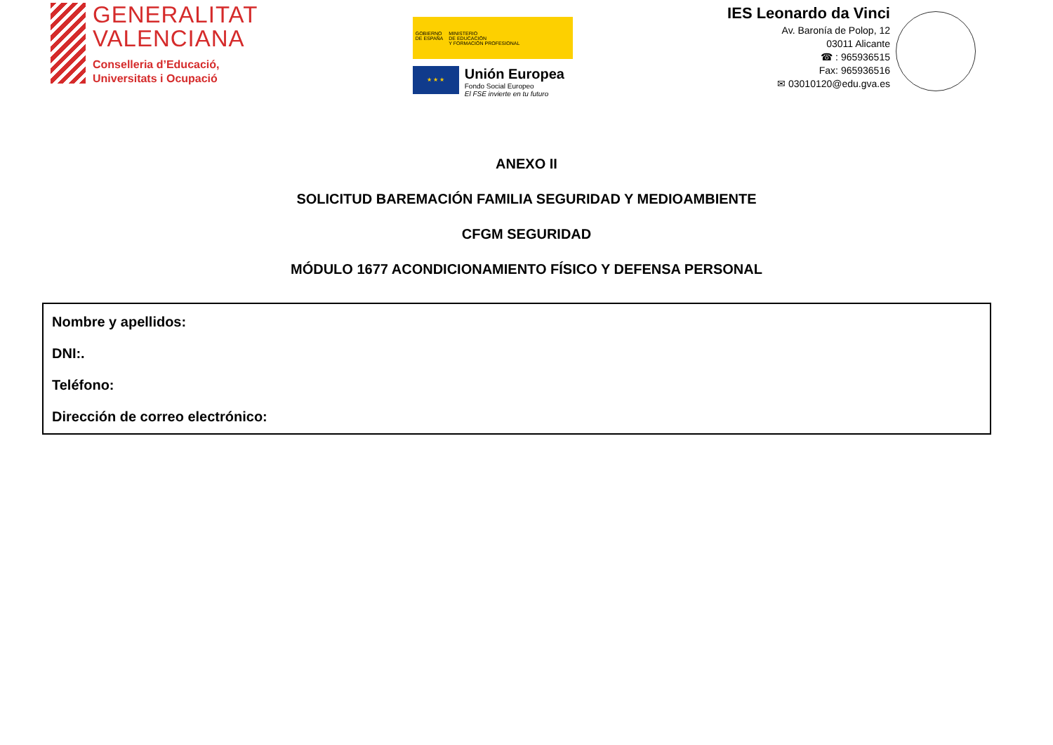GENERALITAT
VALENCIANA
Conselleria d’Educació,
Universitats i Ocupació
GOBIERNO
DE ESPAÑA
MINISTERIO
DE EDUCACIÓN
Y FORMACIÓN PROFESIONAL
★ ★ ★
Unión Europea
Fondo Social Europeo
El FSE invierte en tu futuro
IES Leonardo da Vinci
Av. Baronía de Polop, 12
03011 Alicante
☎ : 965936515
Fax: 965936516
✉ 03010120@edu.gva.es
ANEXO II
SOLICITUD BAREMACIÓN FAMILIA SEGURIDAD Y MEDIOAMBIENTE
CFGM SEGURIDAD
MÓDULO 1677 ACONDICIONAMIENTO FÍSICO Y DEFENSA PERSONAL
Nombre y apellidos:
DNI:.
Teléfono:
Dirección de correo electrónico: